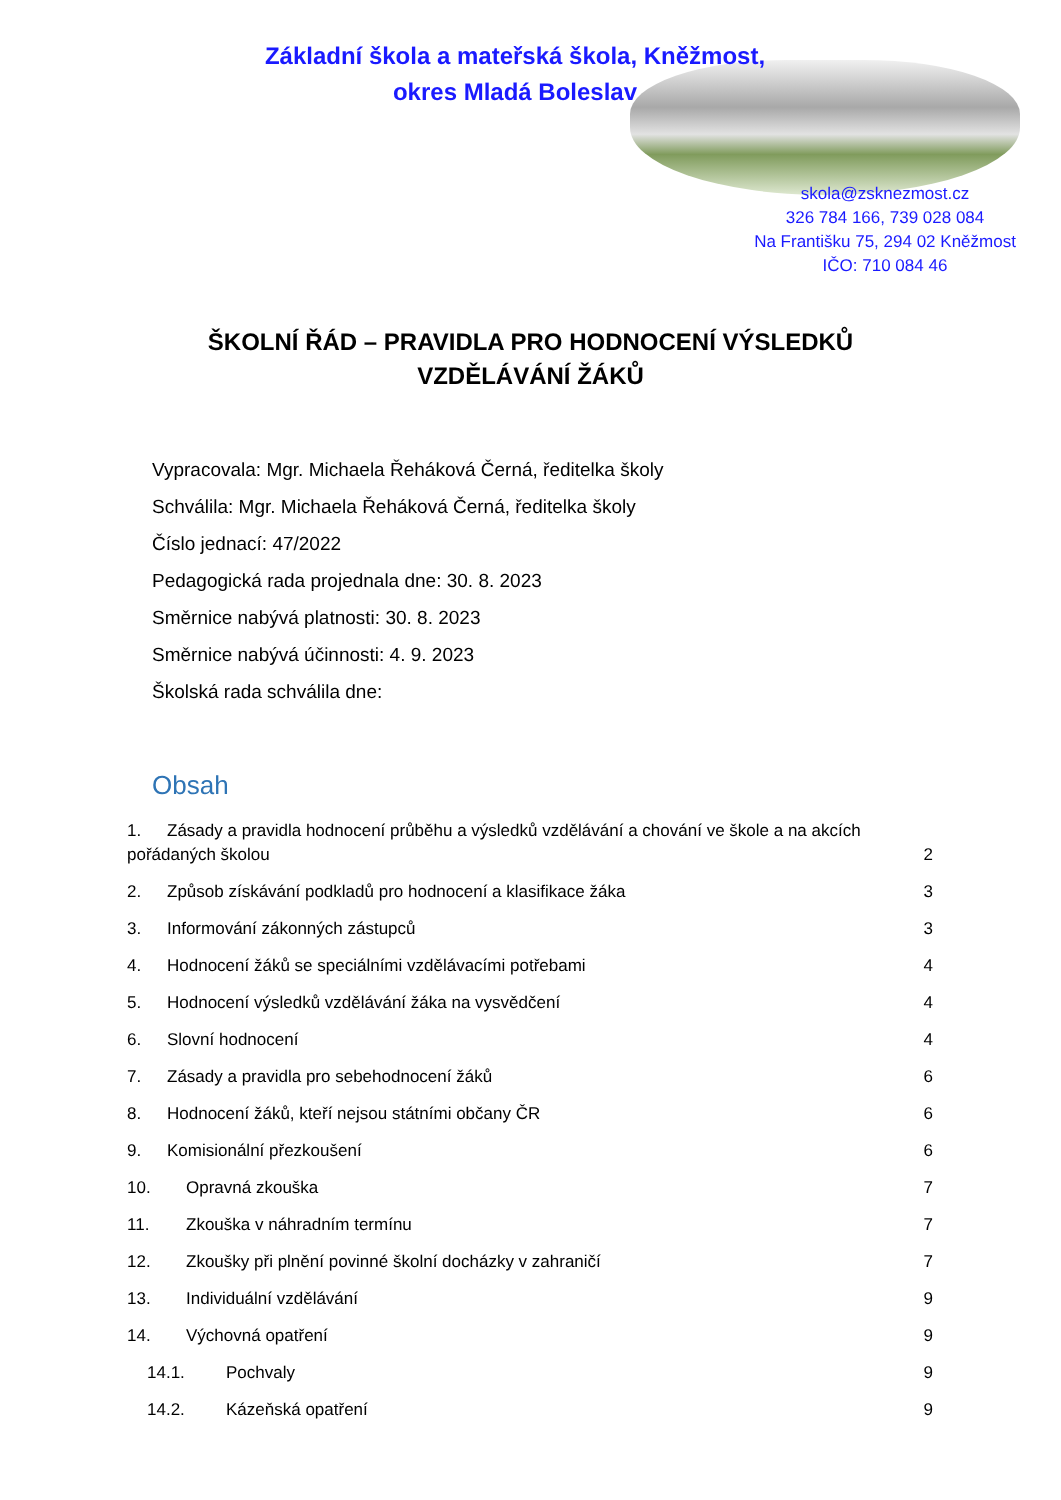Základní škola a mateřská škola, Kněžmost,
okres Mladá Boleslav
skola@zsknezmost.cz
326 784 166, 739 028 084
Na Františku 75, 294 02 Kněžmost
IČO: 710 084 46
ŠKOLNÍ ŘÁD – PRAVIDLA PRO HODNOCENÍ VÝSLEDKŮ
VZDĚLÁVÁNÍ ŽÁKŮ
Vypracovala: Mgr. Michaela Řeháková Černá, ředitelka školy
Schválila: Mgr. Michaela Řeháková Černá, ředitelka školy
Číslo jednací: 47/2022
Pedagogická rada projednala dne: 30. 8. 2023
Směrnice nabývá platnosti: 30. 8. 2023
Směrnice nabývá účinnosti: 4. 9. 2023
Školská rada schválila dne:
Obsah
1. Zásady a pravidla hodnocení průběhu a výsledků vzdělávání a chování ve škole a na akcích
pořádaných školou 2
2. Způsob získávání podkladů pro hodnocení a klasifikace žáka 3
3. Informování zákonných zástupců 3
4. Hodnocení žáků se speciálními vzdělávacími potřebami 4
5. Hodnocení výsledků vzdělávání žáka na vysvědčení 4
6. Slovní hodnocení 4
7. Zásady a pravidla pro sebehodnocení žáků 6
8. Hodnocení žáků, kteří nejsou státními občany ČR 6
9. Komisionální přezkoušení 6
10. Opravná zkouška 7
11. Zkouška v náhradním termínu 7
12. Zkoušky při plnění povinné školní docházky v zahraničí 7
13. Individuální vzdělávání 9
14. Výchovná opatření 9
14.1. Pochvaly 9
14.2. Kázeňská opatření 9